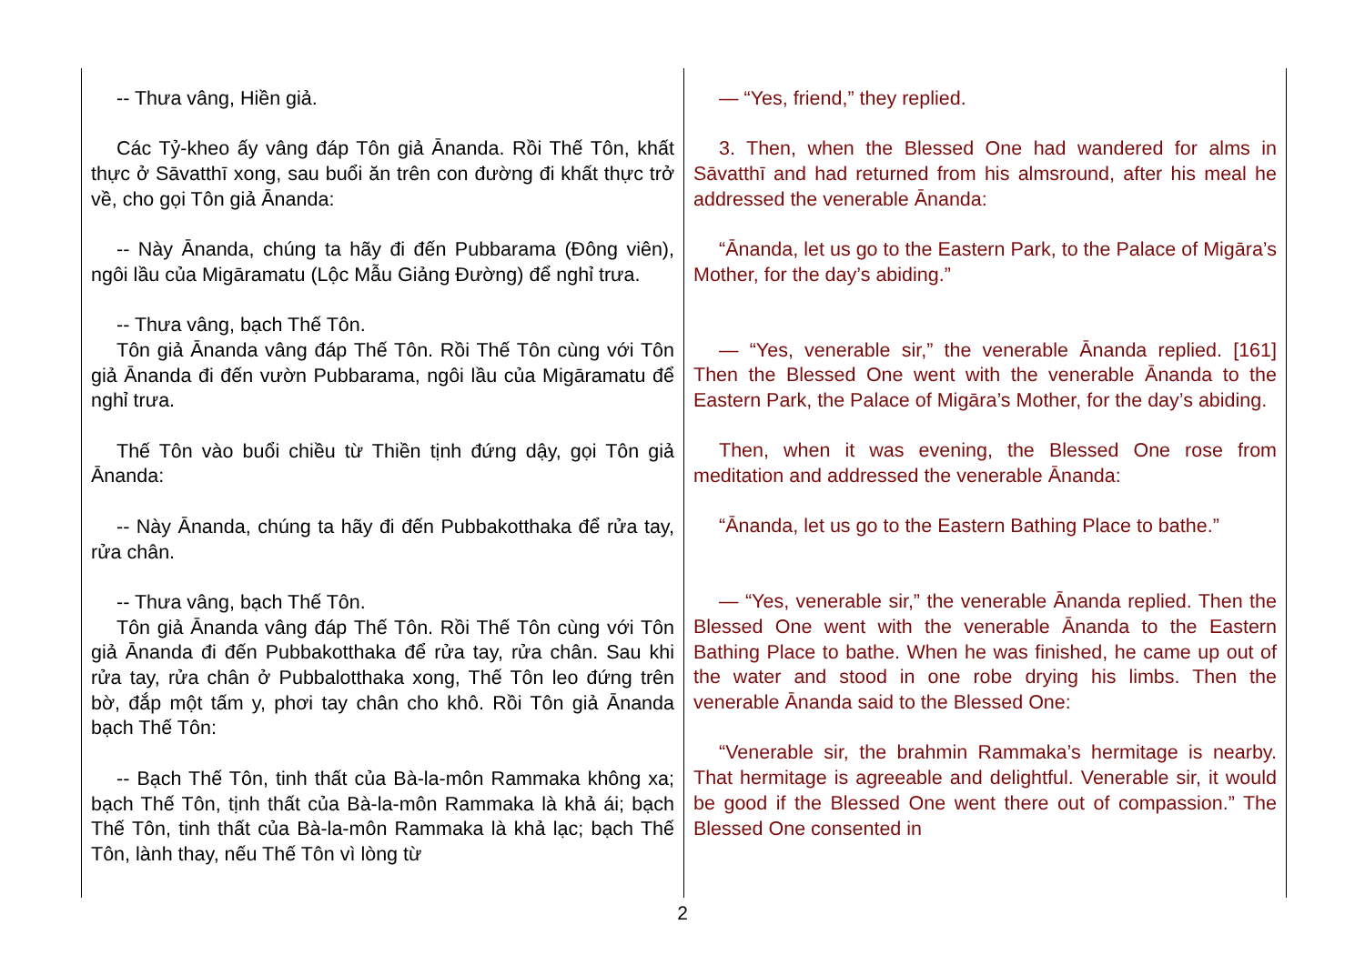| -- Thưa vâng, Hiền giả. Các Tỷ-kheo ấy vâng đáp Tôn giả Ānanda. Rồi Thế Tôn, khất thực ở Sāvatthī xong, sau buổi ăn trên con đường đi khất thực trở về, cho gọi Tôn giả Ānanda: -- Này Ānanda, chúng ta hãy đi đến Pubbarama (Đông viên), ngôi lầu của Migāramatu (Lộc Mẫu Giảng Đường) để nghỉ trưa. -- Thưa vâng, bạch Thế Tôn. Tôn giả Ānanda vâng đáp Thế Tôn. Rồi Thế Tôn cùng với Tôn giả Ānanda đi đến vườn Pubbarama, ngôi lầu của Migāramatu để nghỉ trưa. Thế Tôn vào buổi chiều từ Thiền tịnh đứng dậy, gọi Tôn giả Ānanda: -- Này Ānanda, chúng ta hãy đi đến Pubbakotthaka để rửa tay, rửa chân. -- Thưa vâng, bạch Thế Tôn. Tôn giả Ānanda vâng đáp Thế Tôn. Rồi Thế Tôn cùng với Tôn giả Ānanda đi đến Pubbakotthaka để rửa tay, rửa chân. Sau khi rửa tay, rửa chân ở Pubbalotthaka xong, Thế Tôn leo đứng trên bờ, đắp một tấm y, phơi tay chân cho khô. Rồi Tôn giả Ānanda bạch Thế Tôn: -- Bạch Thế Tôn, tinh thất của Bà-la-môn Rammaka không xa; bạch Thế Tôn, tịnh thất của Bà-la-môn Rammaka là khả ái; bạch Thế Tôn, tinh thất của Bà-la-môn Rammaka là khả lạc; bạch Thế Tôn, lành thay, nếu Thế Tôn vì lòng từ | — “Yes, friend,” they replied. 3. Then, when the Blessed One had wandered for alms in Sāvatthī and had returned from his almsround, after his meal he addressed the venerable Ānanda: “Ānanda, let us go to the Eastern Park, to the Palace of Migāra’s Mother, for the day’s abiding.” — “Yes, venerable sir,” the venerable Ānanda replied. [161] Then the Blessed One went with the venerable Ānanda to the Eastern Park, the Palace of Migāra’s Mother, for the day’s abiding. Then, when it was evening, the Blessed One rose from meditation and addressed the venerable Ānanda: “Ānanda, let us go to the Eastern Bathing Place to bathe.” — “Yes, venerable sir,” the venerable Ānanda replied. Then the Blessed One went with the venerable Ānanda to the Eastern Bathing Place to bathe. When he was finished, he came up out of the water and stood in one robe drying his limbs. Then the venerable Ānanda said to the Blessed One: “Venerable sir, the brahmin Rammaka’s hermitage is nearby. That hermitage is agreeable and delightful. Venerable sir, it would be good if the Blessed One went there out of compassion.” The Blessed One consented in |
2